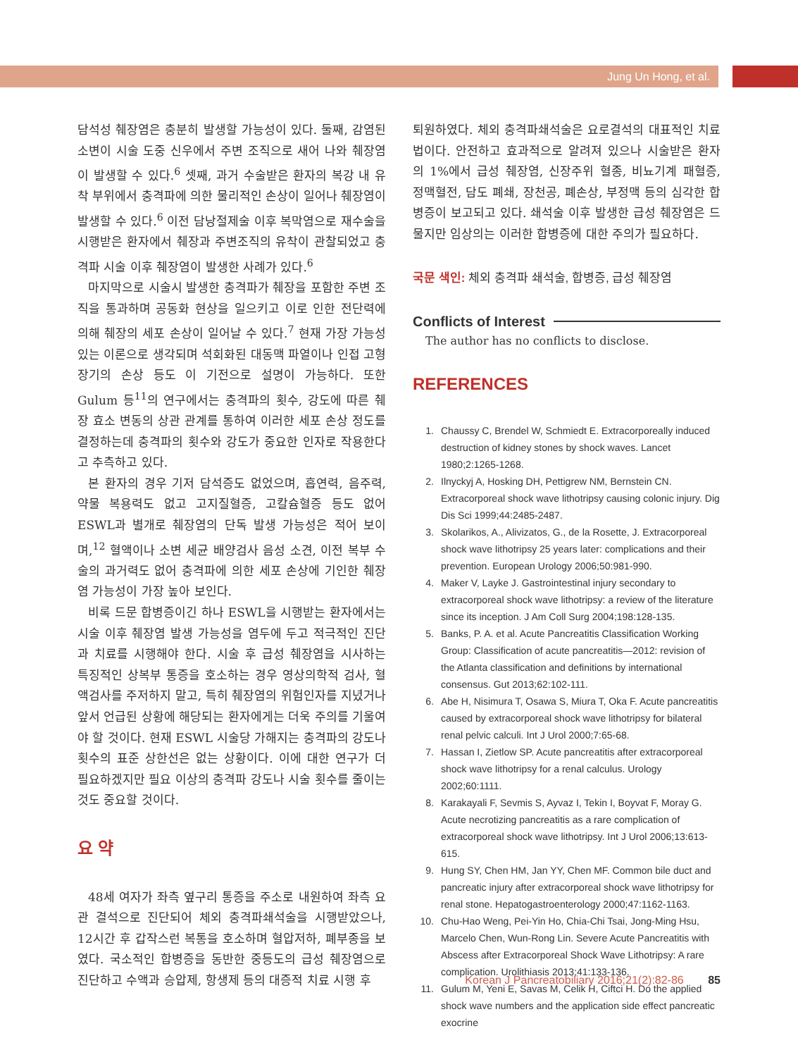Jung Un Hong, et al.
담석성 췌장염은 충분히 발생할 가능성이 있다. 둘째, 감염된 소변이 시술 도중 신우에서 주변 조직으로 새어 나와 췌장염이 발생할 수 있다.<sup>6</sup> 셋째, 과거 수술받은 환자의 복강 내 유착 부위에서 충격파에 의한 물리적인 손상이 일어나 췌장염이 발생할 수 있다.<sup>6</sup> 이전 담낭절제술 이후 복막염으로 재수술을 시행받은 환자에서 췌장과 주변조직의 유착이 관찰되었고 충격파 시술 이후 췌장염이 발생한 사례가 있다.<sup>6</sup>
마지막으로 시술시 발생한 충격파가 췌장을 포함한 주변 조직을 통과하며 공동화 현상을 일으키고 이로 인한 전단력에 의해 췌장의 세포 손상이 일어날 수 있다.<sup>7</sup> 현재 가장 가능성 있는 이론으로 생각되며 석회화된 대동맥 파열이나 인접 고형장기의 손상 등도 이 기전으로 설명이 가능하다. 또한 Gulum 등<sup>11</sup>의 연구에서는 충격파의 횟수, 강도에 따른 췌장 효소 변동의 상관 관계를 통하여 이러한 세포 손상 정도를 결정하는데 충격파의 횟수와 강도가 중요한 인자로 작용한다고 추측하고 있다.
본 환자의 경우 기저 담석증도 없었으며, 흡연력, 음주력, 약물 복용력도 없고 고지질혈증, 고칼슘혈증 등도 없어 ESWL과 별개로 췌장염의 단독 발생 가능성은 적어 보이며,<sup>12</sup> 혈액이나 소변 세균 배양검사 음성 소견, 이전 복부 수술의 과거력도 없어 충격파에 의한 세포 손상에 기인한 췌장염 가능성이 가장 높아 보인다.
비록 드문 합병증이긴 하나 ESWL을 시행받는 환자에서는 시술 이후 췌장염 발생 가능성을 염두에 두고 적극적인 진단과 치료를 시행해야 한다. 시술 후 급성 췌장염을 시사하는 특징적인 상복부 통증을 호소하는 경우 영상의학적 검사, 혈액검사를 주저하지 말고, 특히 췌장염의 위험인자를 지녔거나 앞서 언급된 상황에 해당되는 환자에게는 더욱 주의를 기울여야 할 것이다. 현재 ESWL 시술당 가해지는 충격파의 강도나 횟수의 표준 상한선은 없는 상황이다. 이에 대한 연구가 더 필요하겠지만 필요 이상의 충격파 강도나 시술 횟수를 줄이는 것도 중요할 것이다.
요 약
48세 여자가 좌측 옆구리 통증을 주소로 내원하여 좌측 요관 결석으로 진단되어 체외 충격파쇄석술을 시행받았으나, 12시간 후 갑작스런 복통을 호소하며 혈압저하, 폐부종을 보였다. 국소적인 합병증을 동반한 중등도의 급성 췌장염으로 진단하고 수액과 승압제, 항생제 등의 대증적 치료 시행 후
퇴원하였다. 체외 충격파쇄석술은 요로결석의 대표적인 치료법이다. 안전하고 효과적으로 알려져 있으나 시술받은 환자의 1%에서 급성 췌장염, 신장주위 혈종, 비뇨기계 패혈증, 정맥혈전, 담도 폐쇄, 장천공, 폐손상, 부정맥 등의 심각한 합병증이 보고되고 있다. 쇄석술 이후 발생한 급성 췌장염은 드물지만 임상의는 이러한 합병증에 대한 주의가 필요하다.
국문 색인: 체외 충격파 쇄석술, 합병증, 급성 췌장염
Conflicts of Interest
The author has no conflicts to disclose.
REFERENCES
1. Chaussy C, Brendel W, Schmiedt E. Extracorporeally induced destruction of kidney stones by shock waves. Lancet 1980;2:1265-1268.
2. Ilnyckyj A, Hosking DH, Pettigrew NM, Bernstein CN. Extracorporeal shock wave lithotripsy causing colonic injury. Dig Dis Sci 1999;44:2485-2487.
3. Skolarikos, A., Alivizatos, G., de la Rosette, J. Extracorporeal shock wave lithotripsy 25 years later: complications and their prevention. European Urology 2006;50:981-990.
4. Maker V, Layke J. Gastrointestinal injury secondary to extracorporeal shock wave lithotripsy: a review of the literature since its inception. J Am Coll Surg 2004;198:128-135.
5. Banks, P. A. et al. Acute Pancreatitis Classification Working Group: Classification of acute pancreatitis—2012: revision of the Atlanta classification and definitions by international consensus. Gut 2013;62:102-111.
6. Abe H, Nisimura T, Osawa S, Miura T, Oka F. Acute pancreatitis caused by extracorporeal shock wave lithotripsy for bilateral renal pelvic calculi. Int J Urol 2000;7:65-68.
7. Hassan I, Zietlow SP. Acute pancreatitis after extracorporeal shock wave lithotripsy for a renal calculus. Urology 2002;60:1111.
8. Karakayali F, Sevmis S, Ayvaz I, Tekin I, Boyvat F, Moray G. Acute necrotizing pancreatitis as a rare complication of extracorporeal shock wave lithotripsy. Int J Urol 2006;13:613-615.
9. Hung SY, Chen HM, Jan YY, Chen MF. Common bile duct and pancreatic injury after extracorporeal shock wave lithotripsy for renal stone. Hepatogastroenterology 2000;47:1162-1163.
10. Chu-Hao Weng, Pei-Yin Ho, Chia-Chi Tsai, Jong-Ming Hsu, Marcelo Chen, Wun-Rong Lin. Severe Acute Pancreatitis with Abscess after Extracorporeal Shock Wave Lithotripsy: A rare complication. Urolithiasis 2013;41:133-136.
11. Gulum M, Yeni E, Savas M, Celik H, Ciftci H. Do the applied shock wave numbers and the application side effect pancreatic exocrine
Korean J Pancreatobiliary 2016;21(2):82-86 85